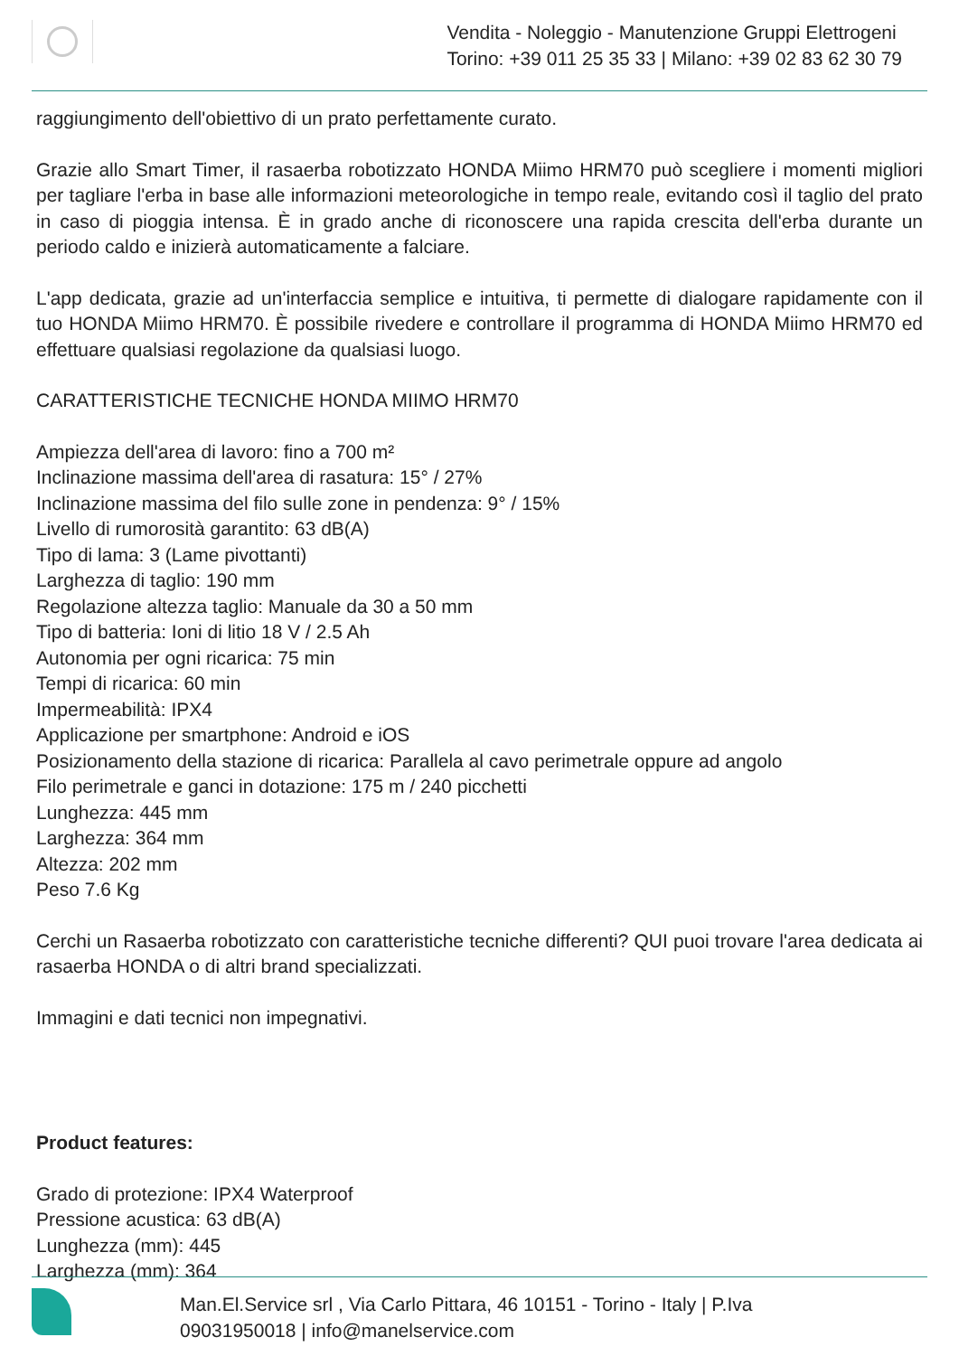Vendita - Noleggio - Manutenzione Gruppi Elettrogeni
Torino: +39 011 25 35 33 | Milano: +39 02 83 62 30 79
raggiungimento dell'obiettivo di un prato perfettamente curato.
Grazie allo Smart Timer, il rasaerba robotizzato HONDA Miimo HRM70 può scegliere i momenti migliori per tagliare l'erba in base alle informazioni meteorologiche in tempo reale, evitando così il taglio del prato in caso di pioggia intensa. È in grado anche di riconoscere una rapida crescita dell'erba durante un periodo caldo e inizierà automaticamente a falciare.
L'app dedicata, grazie ad un'interfaccia semplice e intuitiva, ti permette di dialogare rapidamente con il tuo HONDA Miimo HRM70. È possibile rivedere e controllare il programma di HONDA Miimo HRM70 ed effettuare qualsiasi regolazione da qualsiasi luogo.
CARATTERISTICHE TECNICHE HONDA MIIMO HRM70
Ampiezza dell'area di lavoro: fino a 700 m²
Inclinazione massima dell'area di rasatura: 15° / 27%
Inclinazione massima del filo sulle zone in pendenza: 9° / 15%
Livello di rumorosità garantito: 63 dB(A)
Tipo di lama: 3 (Lame pivottanti)
Larghezza di taglio: 190 mm
Regolazione altezza taglio: Manuale da 30 a 50 mm
Tipo di batteria: Ioni di litio 18 V / 2.5 Ah
Autonomia per ogni ricarica: 75 min
Tempi di ricarica: 60 min
Impermeabilità: IPX4
Applicazione per smartphone: Android e iOS
Posizionamento della stazione di ricarica: Parallela al cavo perimetrale oppure ad angolo
Filo perimetrale e ganci in dotazione: 175 m / 240 picchetti
Lunghezza: 445 mm
Larghezza: 364 mm
Altezza: 202 mm
Peso 7.6 Kg
Cerchi un Rasaerba robotizzato con caratteristiche tecniche differenti? QUI puoi trovare l'area dedicata ai rasaerba HONDA o di altri brand specializzati.
Immagini e dati tecnici non impegnativi.
Product features:
Grado di protezione: IPX4 Waterproof
Pressione acustica: 63 dB(A)
Lunghezza (mm): 445
Larghezza (mm): 364
Man.El.Service srl , Via Carlo Pittara, 46 10151 - Torino - Italy | P.Iva
09031950018 | info@manelservice.com